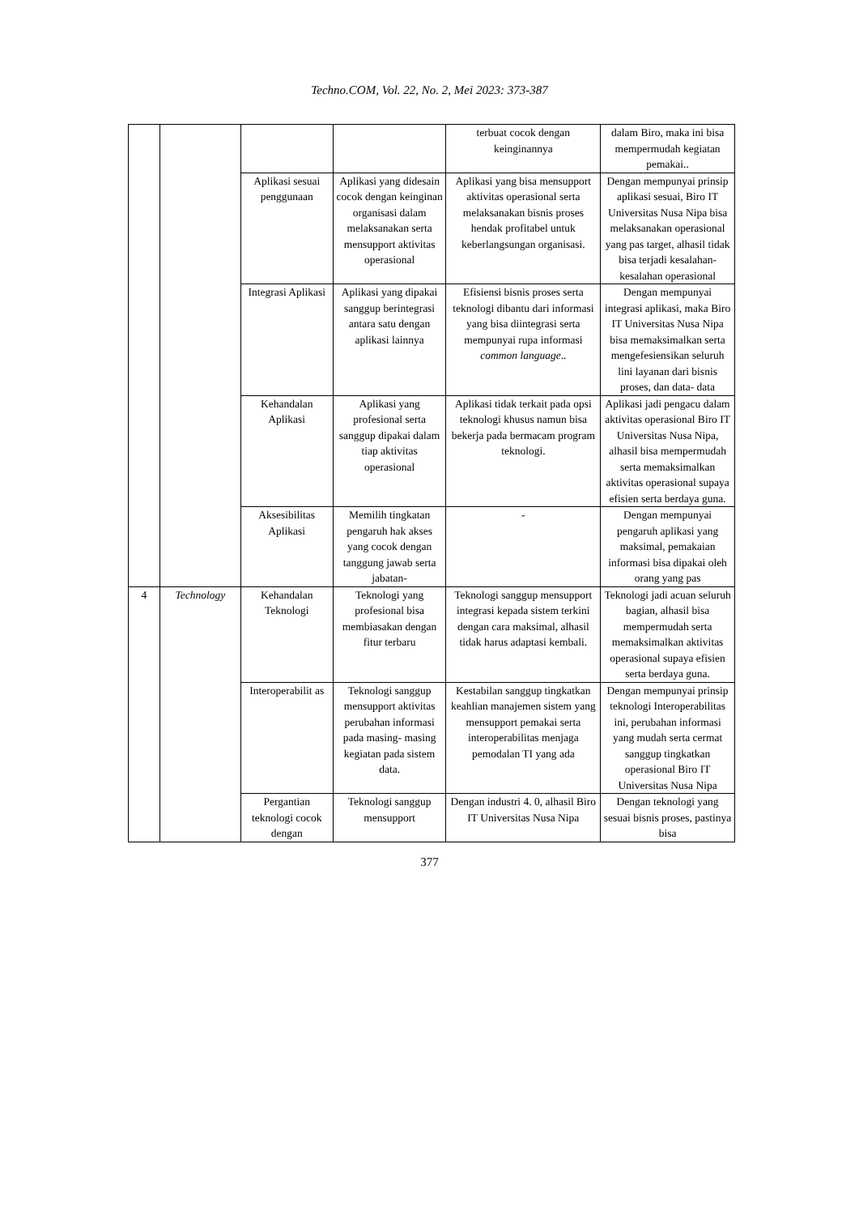Techno.COM, Vol. 22, No. 2, Mei 2023: 373-387
| | | | | terbuat cocok dengan keinginannya | dalam Biro, maka ini bisa mempermudah kegiatan pemakai.. |
| | | Aplikasi sesuai penggunaan | Aplikasi yang didesain cocok dengan keinginan organisasi dalam melaksanakan serta mensupport aktivitas operasional | Aplikasi yang bisa mensupport aktivitas operasional serta melaksanakan bisnis proses hendak profitabel untuk keberlangsungan organisasi. | Dengan mempunyai prinsip aplikasi sesuai, Biro IT Universitas Nusa Nipa bisa melaksanakan operasional yang pas target, alhasil tidak bisa terjadi kesalahan-kesalahan operasional |
| | | Integrasi Aplikasi | Aplikasi yang dipakai sanggup berintegrasi antara satu dengan aplikasi lainnya | Efisiensi bisnis proses serta teknologi dibantu dari informasi yang bisa diintegrasi serta mempunyai rupa informasi common language .. | Dengan mempunyai integrasi aplikasi, maka Biro IT Universitas Nusa Nipa bisa memaksimalkan serta mengefesiensikan seluruh lini layanan dari bisnis proses, dan data- data |
| | | Kehandalan Aplikasi | Aplikasi yang profesional serta sanggup dipakai dalam tiap aktivitas operasional | Aplikasi tidak terkait pada opsi teknologi khusus namun bisa bekerja pada bermacam program teknologi. | Aplikasi jadi pengacu dalam aktivitas operasional Biro IT Universitas Nusa Nipa, alhasil bisa mempermudah serta memaksimalkan aktivitas operasional supaya efisien serta berdaya guna. |
| | | Aksesibilitas Aplikasi | Memilih tingkatan pengaruh hak akses yang cocok dengan tanggung jawab serta jabatan- | - | Dengan mempunyai pengaruh aplikasi yang maksimal, pemakaian informasi bisa dipakai oleh orang yang pas |
| 4 | Technology | Kehandalan Teknologi | Teknologi yang profesional bisa membiasakan dengan fitur terbaru | Teknologi sanggup mensupport integrasi kepada sistem terkini dengan cara maksimal, alhasil tidak harus adaptasi kembali. | Teknologi jadi acuan seluruh bagian, alhasil bisa mempermudah serta memaksimalkan aktivitas operasional supaya efisien serta berdaya guna. |
| | | Interoperabilit as | Teknologi sanggup mensupport aktivitas perubahan informasi pada masing- masing kegiatan pada sistem data. | Kestabilan sanggup tingkatkan keahlian manajemen sistem yang mensupport pemakai serta interoperabilitas menjaga pemodalan TI yang ada | Dengan mempunyai prinsip teknologi Interoperabilitas ini, perubahan informasi yang mudah serta cermat sanggup tingkatkan operasional Biro IT Universitas Nusa Nipa |
| | | Pergantian teknologi cocok dengan | Teknologi sanggup mensupport | Dengan industri 4. 0, alhasil Biro IT Universitas Nusa Nipa | Dengan teknologi yang sesuai bisnis proses, pastinya bisa |
377